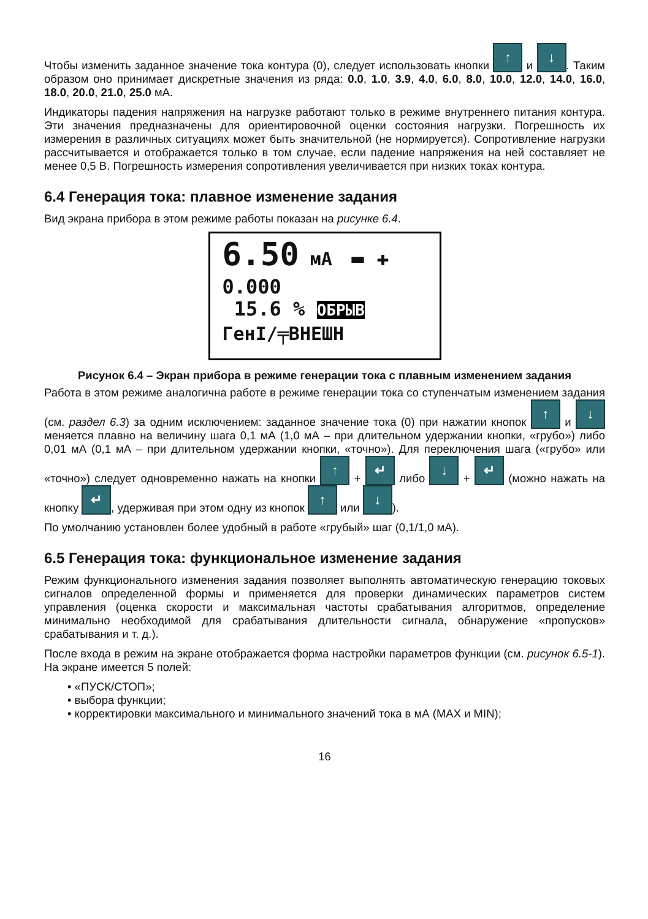Чтобы изменить заданное значение тока контура (0), следует использовать кнопки ↑ и ↓. Таким образом оно принимает дискретные значения из ряда: 0.0, 1.0, 3.9, 4.0, 6.0, 8.0, 10.0, 12.0, 14.0, 16.0, 18.0, 20.0, 21.0, 25.0 мА.
Индикаторы падения напряжения на нагрузке работают только в режиме внутреннего питания контура. Эти значения предназначены для ориентировочной оценки состояния нагрузки. Погрешность их измерения в различных ситуациях может быть значительной (не нормируется). Сопротивление нагрузки рассчитывается и отображается только в том случае, если падение напряжения на ней составляет не менее 0,5 В. Погрешность измерения сопротивления увеличивается при низких токах контура.
6.4 Генерация тока: плавное изменение задания
Вид экрана прибора в этом режиме работы показан на рисунке 6.4.
6.50 мА ▬ ✚
0.000
15.6 % ОБРЫВ
ГенI/╤ВНЕШН
Рисунок 6.4 – Экран прибора в режиме генерации тока с плавным изменением задания
Работа в этом режиме аналогична работе в режиме генерации тока со ступенчатым изменением задания (см. раздел 6.3) за одним исключением: заданное значение тока (0) при нажатии кнопок ↑ и ↓ меняется плавно на величину шага 0,1 мА (1,0 мА – при длительном удержании кнопки, «грубо») либо 0,01 мА (0,1 мА – при длительном удержании кнопки, «точно»). Для переключения шага («грубо» или «точно») следует одновременно нажать на кнопки ↑ + ↵ либо ↓ + ↵ (можно нажать на кнопку ↵, удерживая при этом одну из кнопок ↑ или ↓).
По умолчанию установлен более удобный в работе «грубый» шаг (0,1/1,0 мА).
6.5 Генерация тока: функциональное изменение задания
Режим функционального изменения задания позволяет выполнять автоматическую генерацию токовых сигналов определенной формы и применяется для проверки динамических параметров систем управления (оценка скорости и максимальная частоты срабатывания алгоритмов, определение минимально необходимой для срабатывания длительности сигнала, обнаружение «пропусков» срабатывания и т. д.).
После входа в режим на экране отображается форма настройки параметров функции (см. рисунок 6.5-1). На экране имеется 5 полей:
• «ПУСК/СТОП»;
• выбора функции;
• корректировки максимального и минимального значений тока в мА (MAX и MIN);
16